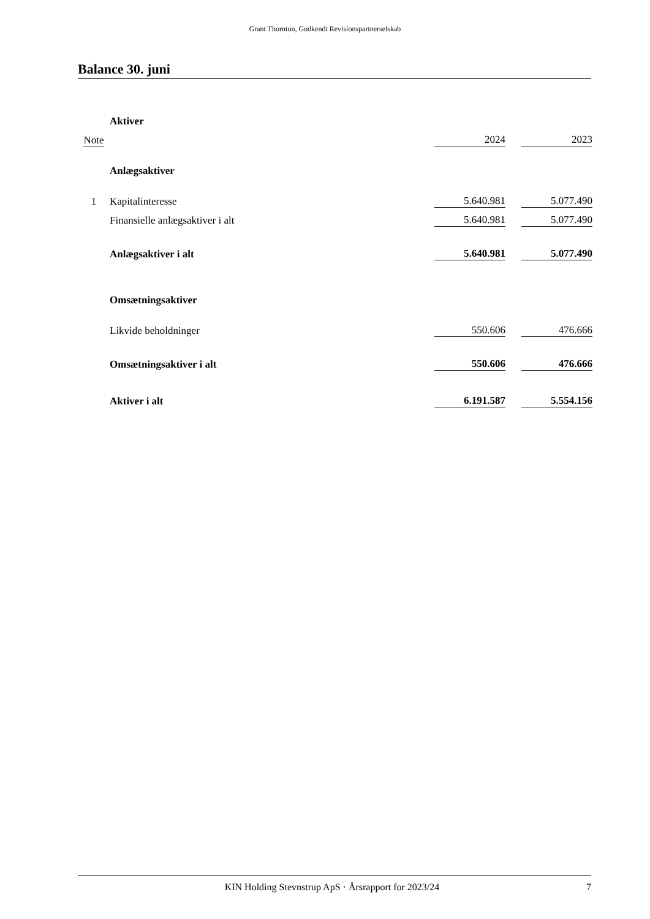Grant Thornton, Godkendt Revisionspartnerselskab
Balance 30. juni
| | Aktiver | | | | |
| Note | | 2024 | | 2023 | |
| | Anlægsaktiver | | | | |
| 1 | Kapitalinteresse | 5.640.981 | | 5.077.490 | |
| | Finansielle anlægsaktiver i alt | 5.640.981 | | 5.077.490 | |
| | Anlægsaktiver i alt | 5.640.981 | | 5.077.490 | |
| | Omsætningsaktiver | | | | |
| | Likvide beholdninger | 550.606 | | 476.666 | |
| | Omsætningsaktiver i alt | 550.606 | | 476.666 | |
| | Aktiver i alt | 6.191.587 | | 5.554.156 | |
KIN Holding Stevnstrup ApS · Årsrapport for 2023/24 7